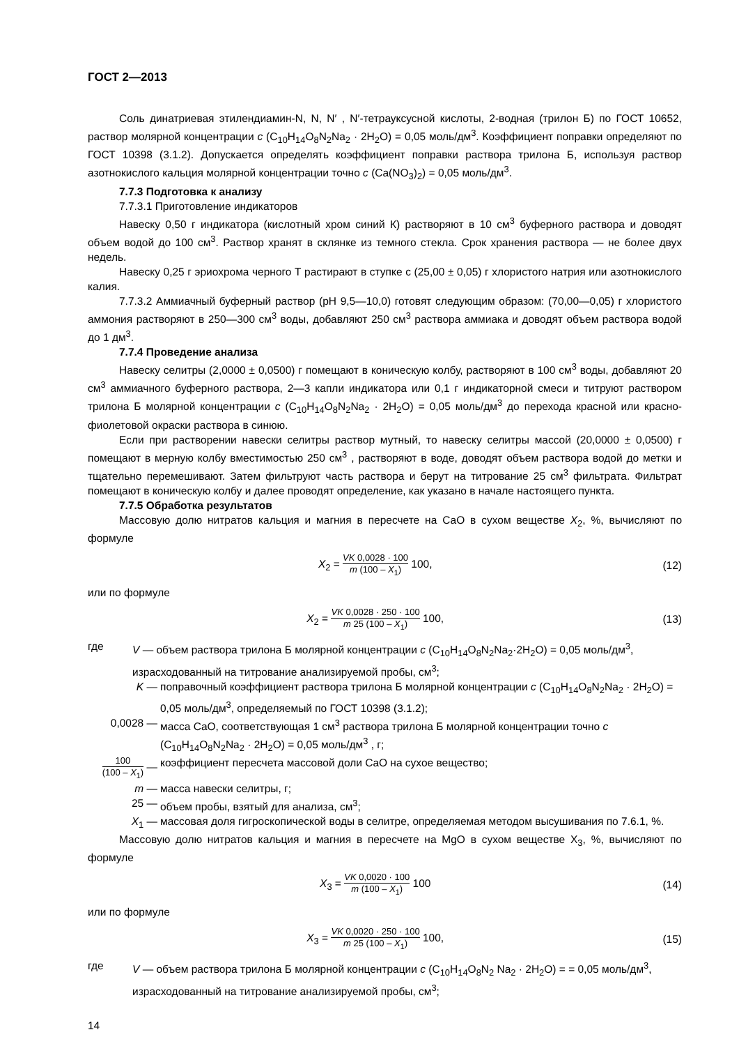ГОСТ 2—2013
Соль динатриевая этилендиамин-N, N, N′ , N′-тетрауксусной кислоты, 2-водная (трилон Б) по ГОСТ 10652, раствор молярной концентрации c (C<sub>10</sub>H<sub>14</sub>O<sub>8</sub>N<sub>2</sub>Na<sub>2</sub> · 2H<sub>2</sub>O) = 0,05 моль/дм<sup>3</sup>. Коэффициент поправки определяют по ГОСТ 10398 (3.1.2). Допускается определять коэффициент поправки раствора трилона Б, используя раствор азотнокислого кальция молярной концентрации точно c (Ca(NO<sub>3</sub>)<sub>2</sub>) = 0,05 моль/дм<sup>3</sup>.
7.7.3 Подготовка к анализу
7.7.3.1 Приготовление индикаторов
Навеску 0,50 г индикатора (кислотный хром синий К) растворяют в 10 см<sup>3</sup> буферного раствора и доводят объем водой до 100 см<sup>3</sup>. Раствор хранят в склянке из темного стекла. Срок хранения раствора — не более двух недель.
Навеску 0,25 г эриохрома черного Т растирают в ступке с (25,00 ± 0,05) г хлористого натрия или азотнокислого калия.
7.7.3.2 Аммиачный буферный раствор (рН 9,5—10,0) готовят следующим образом: (70,00—0,05) г хлористого аммония растворяют в 250—300 см<sup>3</sup> воды, добавляют 250 см<sup>3</sup> раствора аммиака и доводят объем раствора водой до 1 дм<sup>3</sup>.
7.7.4 Проведение анализа
Навеску селитры (2,0000 ± 0,0500) г помещают в коническую колбу, растворяют в 100 см<sup>3</sup> воды, добавляют 20 см<sup>3</sup> аммиачного буферного раствора, 2—3 капли индикатора или 0,1 г индикаторной смеси и титруют раствором трилона Б молярной концентрации c (C<sub>10</sub>H<sub>14</sub>O<sub>8</sub>N<sub>2</sub>Na<sub>2</sub> · 2H<sub>2</sub>O) = 0,05 моль/дм<sup>3</sup> до перехода красной или красно-фиолетовой окраски раствора в синюю.
Если при растворении навески селитры раствор мутный, то навеску селитры массой (20,0000 ± 0,0500) г помещают в мерную колбу вместимостью 250 см<sup>3</sup> , растворяют в воде, доводят объем раствора водой до метки и тщательно перемешивают. Затем фильтруют часть раствора и берут на титрование 25 см<sup>3</sup> фильтрата. Фильтрат помещают в коническую колбу и далее проводят определение, как указано в начале настоящего пункта.
7.7.5 Обработка результатов
Массовую долю нитратов кальция и магния в пересчете на СаО в сухом веществе X<sub>2</sub>, %, вычисляют по формуле
X<sub>2</sub> = VK 0,0028 · 100 m (100 – X<sub>1</sub>) 100,
(12)
или по формуле
X<sub>2</sub> = VK 0,0028 · 250 · 100 m 25 (100 – X<sub>1</sub>) 100,
(13)
где V — объем раствора трилона Б молярной концентрации c (C<sub>10</sub>H<sub>14</sub>O<sub>8</sub>N<sub>2</sub>Na<sub>2</sub>·2H<sub>2</sub>O) = 0,05 моль/дм<sup>3</sup>, израсходованный на титрование анализируемой пробы, см<sup>3</sup>;
K — поправочный коэффициент раствора трилона Б молярной концентрации c (C<sub>10</sub>H<sub>14</sub>O<sub>8</sub>N<sub>2</sub>Na<sub>2</sub> · 2H<sub>2</sub>O) = 0,05 моль/дм<sup>3</sup>, определяемый по ГОСТ 10398 (3.1.2);
0,0028 — масса CaO, соответствующая 1 см<sup>3</sup> раствора трилона Б молярной концентрации точно c (C<sub>10</sub>H<sub>14</sub>O<sub>8</sub>N<sub>2</sub>Na<sub>2</sub> · 2H<sub>2</sub>O) = 0,05 моль/дм<sup>3</sup> , г;
100 (100 – X<sub>1</sub>) —
коэффициент пересчета массовой доли CaO на сухое вещество;
m — масса навески селитры, г;
25 — объем пробы, взятый для анализа, см<sup>3</sup>;
X<sub>1</sub> — массовая доля гигроскопической воды в селитре, определяемая методом высушивания по 7.6.1, %.
Массовую долю нитратов кальция и магния в пересчете на MgO в сухом веществе X<sub>3</sub>, %, вычисляют по формуле
X<sub>3</sub> = VK 0,0020 · 100 m (100 – X<sub>1</sub>) 100
(14)
или по формуле
X<sub>3</sub> = VK 0,0020 · 250 · 100 m 25 (100 – X<sub>1</sub>) 100,
(15)
где V — объем раствора трилона Б молярной концентрации c (C<sub>10</sub>H<sub>14</sub>O<sub>8</sub>N<sub>2</sub> Na<sub>2</sub> · 2H<sub>2</sub>O) = = 0,05 моль/дм<sup>3</sup>, израсходованный на титрование анализируемой пробы, см<sup>3</sup>;
14